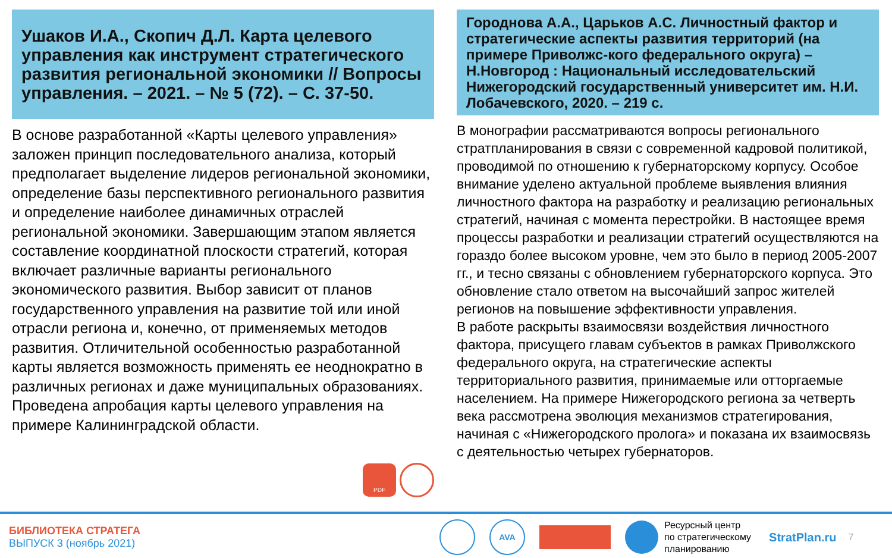Ушаков И.А., Скопич Д.Л. Карта целевого управления как инструмент стратегического развития региональной экономики // Вопросы управления. – 2021. – № 5 (72). – С. 37-50.
В основе разработанной «Карты целевого управления» заложен принцип последовательного анализа, который предполагает выделение лидеров региональной экономики, определение базы перспективного регионального развития и определение наиболее динамичных отраслей региональной экономики. Завершающим этапом является составление координатной плоскости стратегий, которая включает различные варианты регионального экономического развития. Выбор зависит от планов государственного управления на развитие той или иной отрасли региона и, конечно, от применяемых методов развития. Отличительной особенностью разработанной карты является возможность применять ее неоднократно в различных регионах и даже муниципальных образованиях. Проведена апробация карты целевого управления на примере Калининградской области.
PDF
Городнова А.А., Царьков А.С. Личностный фактор и стратегические аспекты развития территорий (на примере Приволжс-кого федерального округа) – Н.Новгород : Национальный исследовательский Нижегородский государственный университет им. Н.И. Лобачевского, 2020. – 219 с.
В монографии рассматриваются вопросы регионального стратпланирования в связи с современной кадровой политикой, проводимой по отношению к губернаторскому корпусу. Особое внимание уделено актуальной проблеме выявления влияния личностного фактора на разработку и реализацию региональных стратегий, начиная с момента перестройки. В настоящее время процессы разработки и реализации стратегий осуществляются на гораздо более высоком уровне, чем это было в период 2005-2007 гг., и тесно связаны с обновлением губернаторского корпуса. Это обновление стало ответом на высочайший запрос жителей регионов на повышение эффективности управления.
В работе раскрыты взаимосвязи воздействия личностного фактора, присущего главам субъектов в рамках Приволжского федерального округа, на стратегические аспекты территориального развития, принимаемые или отторгаемые населением. На примере Нижегородского региона за четверть века рассмотрена эволюция механизмов стратегирования, начиная с «Нижегородского пролога» и показана их взаимосвязь с деятельностью четырех губернаторов.
БИБЛИОТЕКА СТРАТЕГА
ВЫПУСК 3 (ноябрь 2021)
AVA
Ресурсный центр
по стратегическому
планированию
StratPlan.ru
7